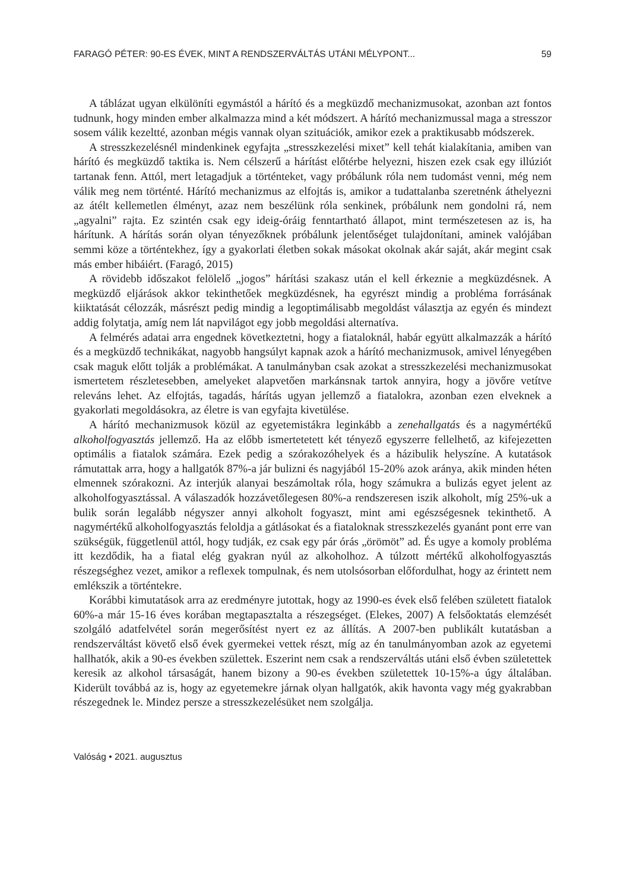FARAGÓ PÉTER: 90-ES ÉVEK, MINT A RENDSZERVÁLTÁS UTÁNI MÉLYPONT... 59
A táblázat ugyan elkülöníti egymástól a hárító és a megküzdő mechanizmusokat, azonban azt fontos tudnunk, hogy minden ember alkalmazza mind a két módszert. A hárító mechanizmussal maga a stresszor sosem válik kezeltté, azonban mégis vannak olyan szituációk, amikor ezek a praktikusabb módszerek.
A stresszkezelésnél mindenkinek egyfajta „stresszkezelési mixet” kell tehát kialakítania, amiben van hárító és megküzdő taktika is. Nem célszerű a hárítást előtérbe helyezni, hiszen ezek csak egy illúziót tartanak fenn. Attól, mert letagadjuk a történteket, vagy próbálunk róla nem tudomást venni, még nem válik meg nem történté. Hárító mechanizmus az elfojtás is, amikor a tudattalanba szeretnénk áthelyezni az átélt kellemetlen élményt, azaz nem beszélünk róla senkinek, próbálunk nem gondolni rá, nem „agyalni” rajta. Ez szintén csak egy ideig-óráig fenntartható állapot, mint természetesen az is, ha hárítunk. A hárítás során olyan tényezőknek próbálunk jelentőséget tulajdonítani, aminek valójában semmi köze a történtekhez, így a gyakorlati életben sokak másokat okolnak akár saját, akár megint csak más ember hibáiért. (Faragó, 2015)
A rövidebb időszakot felölelő „jogos” hárítási szakasz után el kell érkeznie a megküzdésnek. A megküzdő eljárások akkor tekinthetőek megküzdésnek, ha egyrészt mindig a probléma forrásának kiiktatását célozzák, másrészt pedig mindig a legoptimálisabb megoldást választja az egyén és mindezt addig folytatja, amíg nem lát napvilágot egy jobb megoldási alternatíva.
A felmérés adatai arra engednek következtetni, hogy a fiataloknál, habár együtt alkalmazzák a hárító és a megküzdő technikákat, nagyobb hangsúlyt kapnak azok a hárító mechanizmusok, amivel lényegében csak maguk előtt tolják a problémákat. A tanulmányban csak azokat a stresszkezelési mechanizmusokat ismertetem részletesebben, amelyeket alapvetően markánsnak tartok annyira, hogy a jövőre vetítve releváns lehet. Az elfojtás, tagadás, hárítás ugyan jellemző a fiatalokra, azonban ezen elveknek a gyakorlati megoldásokra, az életre is van egyfajta kivetülése.
A hárító mechanizmusok közül az egyetemistákra leginkább a zenehallgatás és a nagymértékű alkoholfogyasztás jellemző. Ha az előbb ismertetetett két tényező egyszerre fellelhető, az kifejezetten optimális a fiatalok számára. Ezek pedig a szórakozóhelyek és a házibulik helyszíne. A kutatások rámutattak arra, hogy a hallgatók 87%-a jár bulizni és nagyjából 15-20% azok aránya, akik minden héten elmennek szórakozni. Az interjúk alanyai beszámoltak róla, hogy számukra a bulizás egyet jelent az alkoholfogyasztással. A válaszadók hozzávetőlegesen 80%-a rendszeresen iszik alkoholt, míg 25%-uk a bulik során legalább négyszer annyi alkoholt fogyaszt, mint ami egészségesnek tekinthető. A nagymértékű alkoholfogyasztás feloldja a gátlásokat és a fiataloknak stresszkezelés gyanánt pont erre van szükségük, függetlenül attól, hogy tudják, ez csak egy pár órás „örömöt” ad. És ugye a komoly probléma itt kezdődik, ha a fiatal elég gyakran nyúl az alkoholhoz. A túlzott mértékű alkoholfogyasztás részegséghez vezet, amikor a reflexek tompulnak, és nem utolsósorban előfordulhat, hogy az érintett nem emlékszik a történtekre.
Korábbi kimutatások arra az eredményre jutottak, hogy az 1990-es évek első felében született fiatalok 60%-a már 15-16 éves korában megtapasztalta a részegséget. (Elekes, 2007) A felsőoktatás elemzését szolgáló adatfelvétel során megerősítést nyert ez az állítás. A 2007-ben publikált kutatásban a rendszerváltást követő első évek gyermekei vettek részt, míg az én tanulmányomban azok az egyetemi hallhatók, akik a 90-es években születtek. Eszerint nem csak a rendszerváltás utáni első évben születettek keresik az alkohol társaságát, hanem bizony a 90-es években születettek 10-15%-a úgy általában. Kiderült továbbá az is, hogy az egyetemekre járnak olyan hallgatók, akik havonta vagy még gyakrabban részegednek le. Mindez persze a stresszkezelésüket nem szolgálja.
Valóság • 2021. augusztus